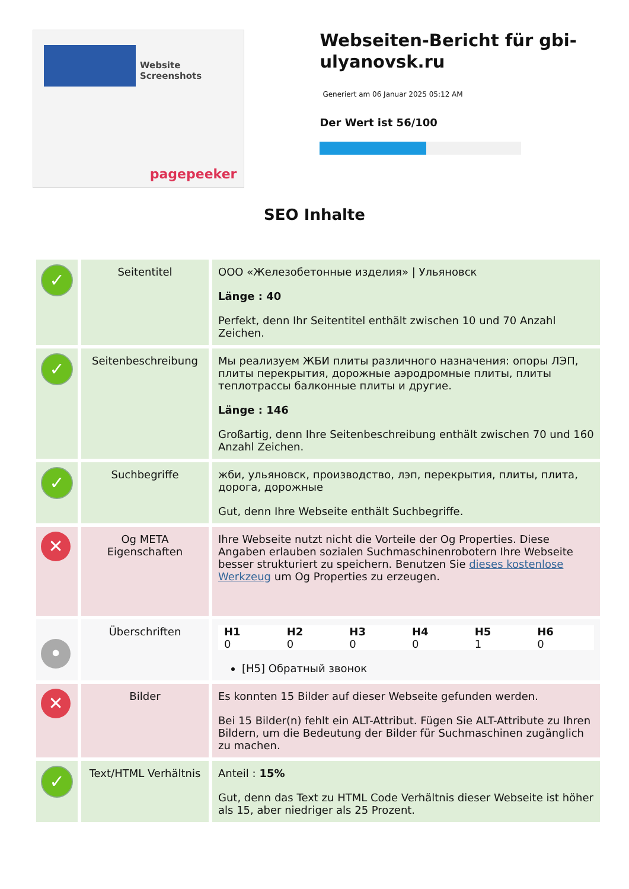Website Screenshots
pagepeeker
Webseiten-Bericht für gbi-ulyanovsk.ru
Generiert am 06 Januar 2025 05:12 AM
Der Wert ist 56/100
SEO Inhalte
| ✓ | Seitentitel | ООО «Железобетонные изделия» / Ульяновск Länge : 40 Perfekt, denn Ihr Seitentitel enthält zwischen 10 und 70 Anzahl Zeichen. |
| ✓ | Seitenbeschreibung | Мы реализуем ЖБИ плиты различного назначения: опоры ЛЭП, плиты перекрытия, дорожные аэродромные плиты, плиты теплотрассы балконные плиты и другие. Länge : 146 Großartig, denn Ihre Seitenbeschreibung enthält zwischen 70 und 160 Anzahl Zeichen. |
| ✓ | Suchbegriffe | жби, ульяновск, производство, лэп, перекрытия, плиты, плита, дорога, дорожные Gut, denn Ihre Webseite enthält Suchbegriffe. |
| ✕ | Og META Eigenschaften | Ihre Webseite nutzt nicht die Vorteile der Og Properties. Diese Angaben erlauben sozialen Suchmaschinenrobotern Ihre Webseite besser strukturiert zu speichern. Benutzen Sie dieses kostenlose Werkzeug um Og Properties zu erzeugen. |
| • | Überschriften | / H1 / H2 / H3 / H4 / H5 / H6 / / --- / --- / --- / --- / --- / --- / / 0 / 0 / 0 / 0 / 1 / 0 / [H5] Обратный звонок |
| ✕ | Bilder | Es konnten 15 Bilder auf dieser Webseite gefunden werden. Bei 15 Bilder(n) fehlt ein ALT-Attribut. Fügen Sie ALT-Attribute zu Ihren Bildern, um die Bedeutung der Bilder für Suchmaschinen zugänglich zu machen. |
| ✓ | Text/HTML Verhältnis | Anteil : 15% Gut, denn das Text zu HTML Code Verhältnis dieser Webseite ist höher als 15, aber niedriger als 25 Prozent. |